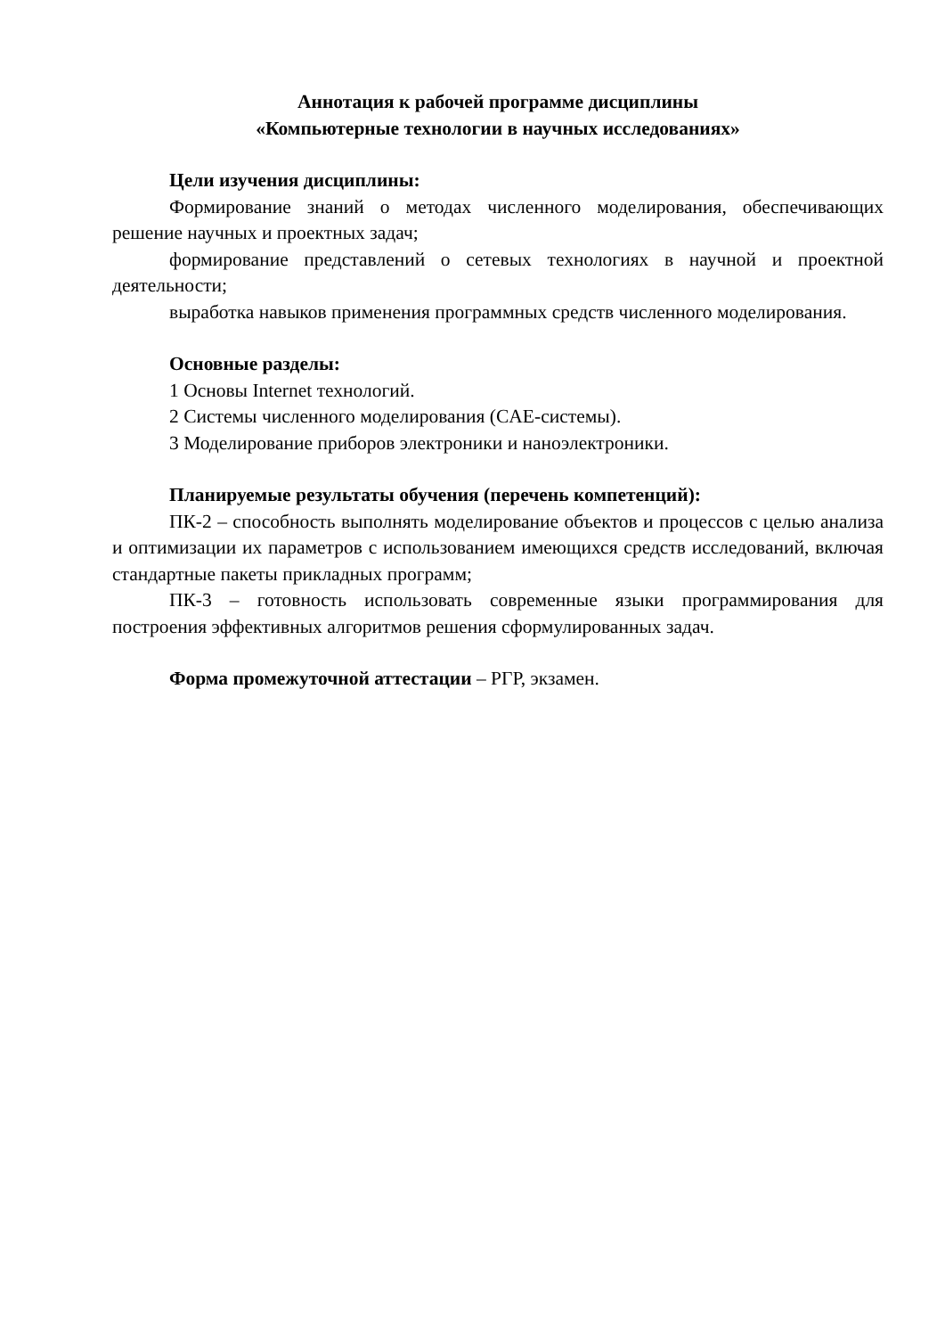Аннотация к рабочей программе дисциплины
«Компьютерные технологии в научных исследованиях»
Цели изучения дисциплины:
Формирование знаний о методах численного моделирования, обеспечивающих решение научных и проектных задач;
формирование представлений о сетевых технологиях в научной и проектной деятельности;
выработка навыков применения программных средств численного моделирования.
Основные разделы:
1 Основы Internet технологий.
2 Системы численного моделирования (CAE-системы).
3 Моделирование приборов электроники и наноэлектроники.
Планируемые результаты обучения (перечень компетенций):
ПК-2 – способность выполнять моделирование объектов и процессов с целью анализа и оптимизации их параметров с использованием имеющихся средств исследований, включая стандартные пакеты прикладных программ;
ПК-3 – готовность использовать современные языки программирования для построения эффективных алгоритмов решения сформулированных задач.
Форма промежуточной аттестации – РГР, экзамен.